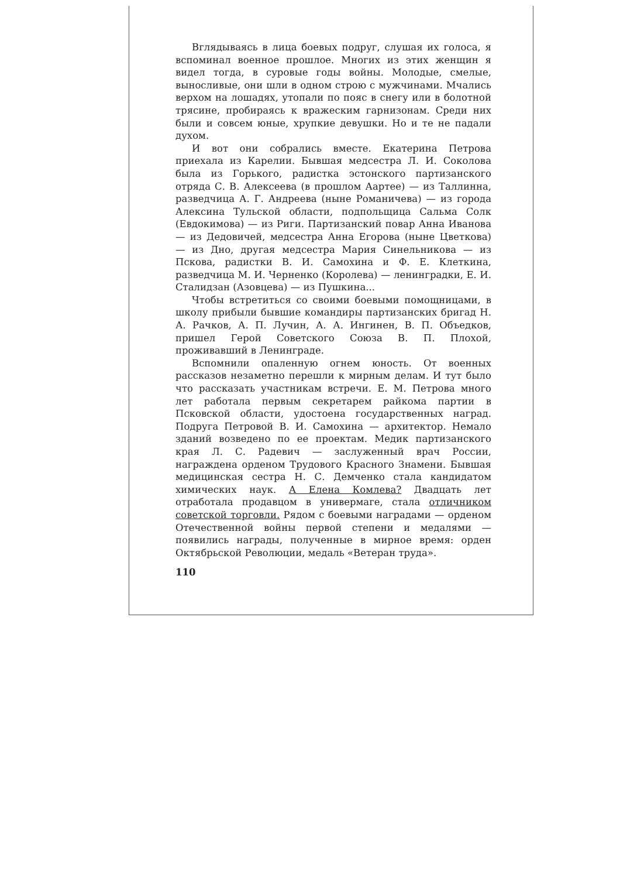Вглядываясь в лица боевых подруг, слушая их голоса, я вспоминал военное прошлое. Многих из этих женщин я видел тогда, в суровые годы войны. Молодые, смелые, выносливые, они шли в одном строю с мужчинами. Мчались верхом на лошадях, утопали по пояс в снегу или в болотной трясине, пробираясь к вражеским гарнизонам. Среди них были и совсем юные, хрупкие девушки. Но и те не падали духом.
И вот они собрались вместе. Екатерина Петрова приехала из Карелии. Бывшая медсестра Л. И. Соколова была из Горького, радистка эстонского партизанского отряда С. В. Алексеева (в прошлом Аартее) — из Таллинна, разведчица А. Г. Андреева (ныне Романичева) — из города Алексина Тульской области, подпольщица Сальма Солк (Евдокимова) — из Риги. Партизанский повар Анна Иванова — из Дедовичей, медсестра Анна Егорова (ныне Цветкова) — из Дно, другая медсестра Мария Синельникова — из Пскова, радистки В. И. Самохина и Ф. Е. Клеткина, разведчица М. И. Черненко (Королева) — ленинградки, Е. И. Сталидзан (Азовцева) — из Пушкина...
Чтобы встретиться со своими боевыми помощницами, в школу прибыли бывшие командиры партизанских бригад Н. А. Рачков, А. П. Лучин, А. А. Ингинен, В. П. Объедков, пришел Герой Советского Союза В. П. Плохой, проживавший в Ленинграде.
Вспомнили опаленную огнем юность. От военных рассказов незаметно перешли к мирным делам. И тут было что рассказать участникам встречи. Е. М. Петрова много лет работала первым секретарем райкома партии в Псковской области, удостоена государственных наград. Подруга Петровой В. И. Самохина — архитектор. Немало зданий возведено по ее проектам. Медик партизанского края Л. С. Радевич — заслуженный врач России, награждена орденом Трудового Красного Знамени. Бывшая медицинская сестра Н. С. Демченко стала кандидатом химических наук. А Елена Комлева? Двадцать лет отработала продавцом в универмаге, стала отличником советской торговли. Рядом с боевыми наградами — орденом Отечественной войны первой степени и медалями — появились награды, полученные в мирное время: орден Октябрьской Революции, медаль «Ветеран труда».
110